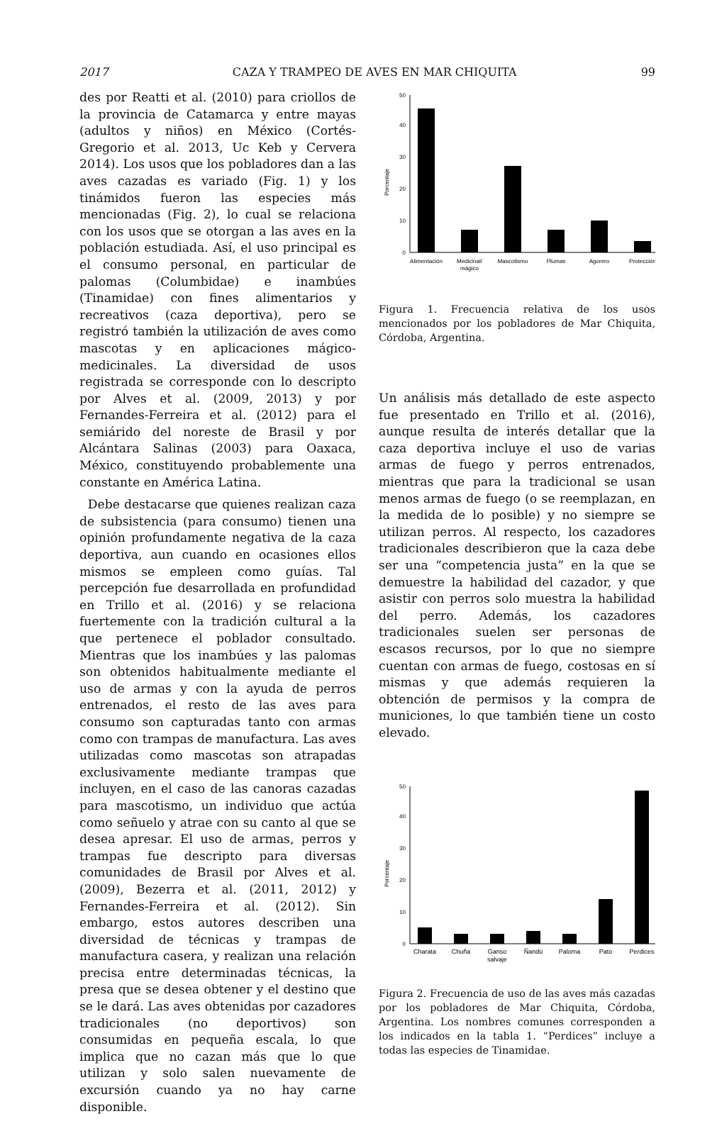2017 CAZA Y TRAMPEO DE AVES EN MAR CHIQUITA 99
des por Reatti et al. (2010) para criollos de la provincia de Catamarca y entre mayas (adultos y niños) en México (Cortés-Gregorio et al. 2013, Uc Keb y Cervera 2014). Los usos que los pobladores dan a las aves cazadas es variado (Fig. 1) y los tinámidos fueron las especies más mencionadas (Fig. 2), lo cual se relaciona con los usos que se otorgan a las aves en la población estudiada. Así, el uso principal es el consumo personal, en particular de palomas (Columbidae) e inambúes (Tinamidae) con fines alimentarios y recreativos (caza deportiva), pero se registró también la utilización de aves como mascotas y en aplicaciones mágico-medicinales. La diversidad de usos registrada se corresponde con lo descripto por Alves et al. (2009, 2013) y por Fernandes-Ferreira et al. (2012) para el semiárido del noreste de Brasil y por Alcántara Salinas (2003) para Oaxaca, México, constituyendo probablemente una constante en América Latina.
Debe destacarse que quienes realizan caza de subsistencia (para consumo) tienen una opinión profundamente negativa de la caza deportiva, aun cuando en ocasiones ellos mismos se empleen como guías. Tal percepción fue desarrollada en profundidad en Trillo et al. (2016) y se relaciona fuertemente con la tradición cultural a la que pertenece el poblador consultado. Mientras que los inambúes y las palomas son obtenidos habitualmente mediante el uso de armas y con la ayuda de perros entrenados, el resto de las aves para consumo son capturadas tanto con armas como con trampas de manufactura. Las aves utilizadas como mascotas son atrapadas exclusivamente mediante trampas que incluyen, en el caso de las canoras cazadas para mascotismo, un individuo que actúa como señuelo y atrae con su canto al que se desea apresar. El uso de armas, perros y trampas fue descripto para diversas comunidades de Brasil por Alves et al. (2009), Bezerra et al. (2011, 2012) y Fernandes-Ferreira et al. (2012). Sin embargo, estos autores describen una diversidad de técnicas y trampas de manufactura casera, y realizan una relación precisa entre determinadas técnicas, la presa que se desea obtener y el destino que se le dará. Las aves obtenidas por cazadores tradicionales (no deportivos) son consumidas en pequeña escala, lo que implica que no cazan más que lo que utilizan y solo salen nuevamente de excursión cuando ya no hay carne disponible.
0
10
20
30
40
50
Porcentaje
Alimentación
Medicinal/
mágico
Mascotismo
Plumas
Agorero
Protección
Figura 1. Frecuencia relativa de los usos mencionados por los pobladores de Mar Chiquita, Córdoba, Argentina.
Un análisis más detallado de este aspecto fue presentado en Trillo et al. (2016), aunque resulta de interés detallar que la caza deportiva incluye el uso de varias armas de fuego y perros entrenados, mientras que para la tradicional se usan menos armas de fuego (o se reemplazan, en la medida de lo posible) y no siempre se utilizan perros. Al respecto, los cazadores tradicionales describieron que la caza debe ser una “competencia justa” en la que se demuestre la habilidad del cazador, y que asistir con perros solo muestra la habilidad del perro. Además, los cazadores tradicionales suelen ser personas de escasos recursos, por lo que no siempre cuentan con armas de fuego, costosas en sí mismas y que además requieren la obtención de permisos y la compra de municiones, lo que también tiene un costo elevado.
0
10
20
30
40
50
Porcentaje
Charata
Chuña
Ganso
salvaje
Ñandú
Paloma
Pato
Perdices
Figura 2. Frecuencia de uso de las aves más cazadas por los pobladores de Mar Chiquita, Córdoba, Argentina. Los nombres comunes corresponden a los indicados en la tabla 1. “Perdices” incluye a todas las especies de Tinamidae.